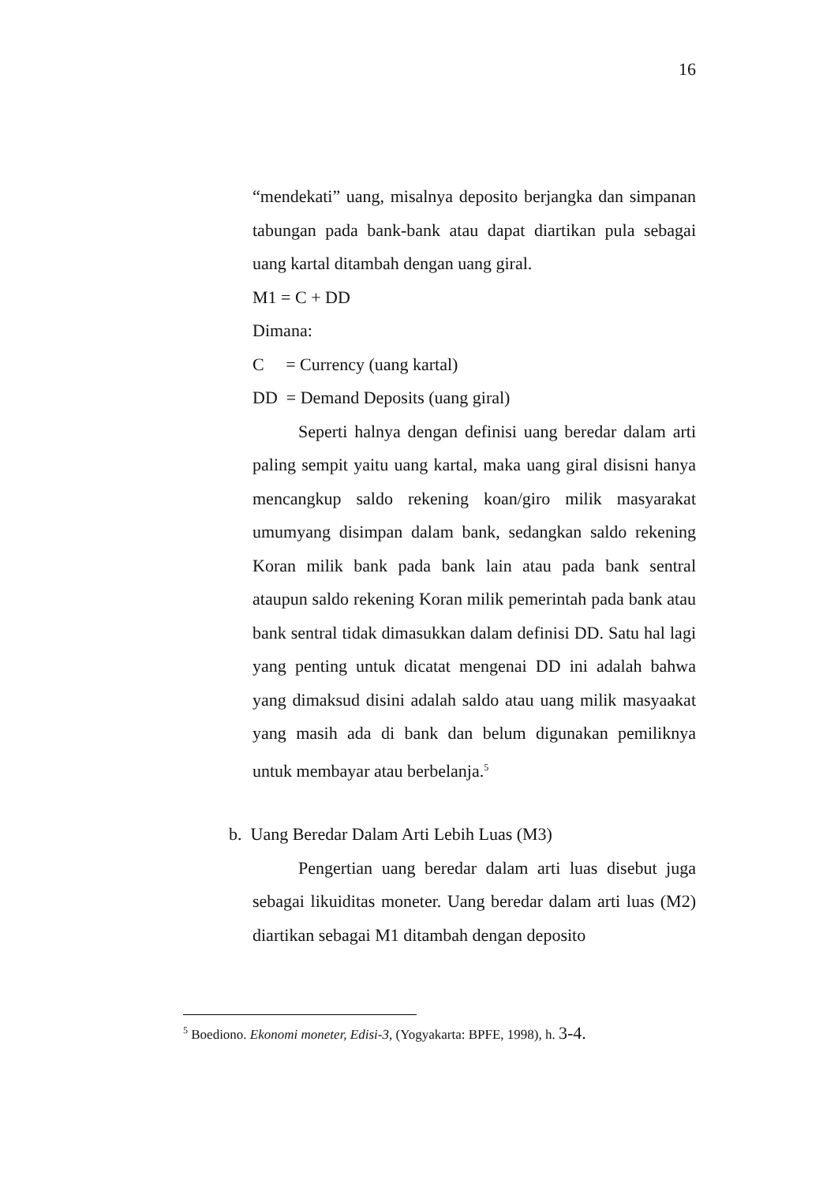16
“mendekati” uang, misalnya deposito berjangka dan simpanan tabungan pada bank-bank atau dapat diartikan pula sebagai uang kartal ditambah dengan uang giral.
M1 = C + DD
Dimana:
C = Currency (uang kartal)
DD = Demand Deposits (uang giral)
Seperti halnya dengan definisi uang beredar dalam arti paling sempit yaitu uang kartal, maka uang giral disisni hanya mencangkup saldo rekening koan/giro milik masyarakat umumyang disimpan dalam bank, sedangkan saldo rekening Koran milik bank pada bank lain atau pada bank sentral ataupun saldo rekening Koran milik pemerintah pada bank atau bank sentral tidak dimasukkan dalam definisi DD. Satu hal lagi yang penting untuk dicatat mengenai DD ini adalah bahwa yang dimaksud disini adalah saldo atau uang milik masyaakat yang masih ada di bank dan belum digunakan pemiliknya untuk membayar atau berbelanja.<sup>5</sup>
b. Uang Beredar Dalam Arti Lebih Luas (M3)
Pengertian uang beredar dalam arti luas disebut juga sebagai likuiditas moneter. Uang beredar dalam arti luas (M2) diartikan sebagai M1 ditambah dengan deposito
<sup>5</sup> Boediono. Ekonomi moneter, Edisi-3, (Yogyakarta: BPFE, 1998), h. 3-4.